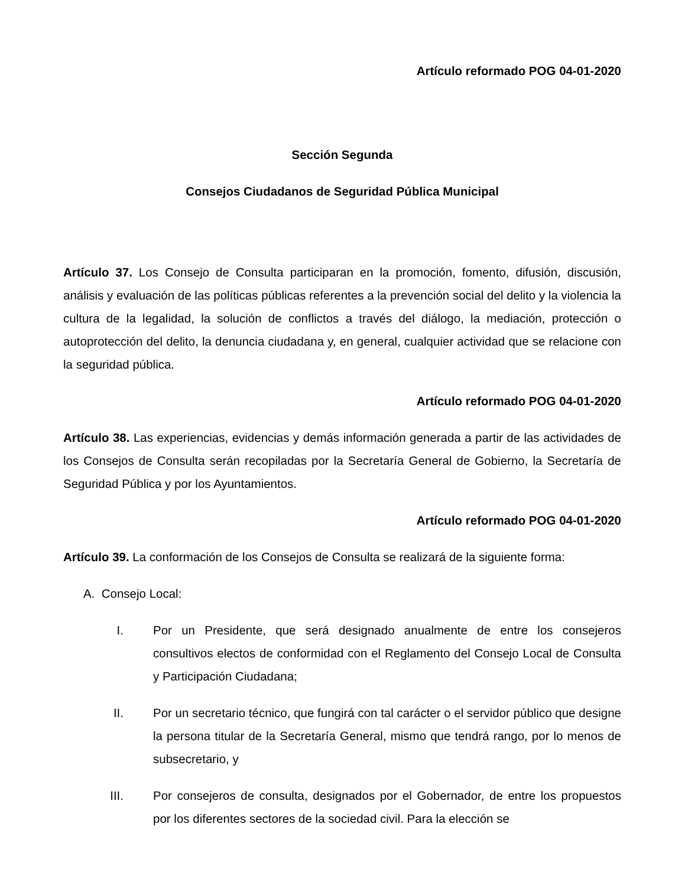Artículo reformado POG 04-01-2020
Sección Segunda
Consejos Ciudadanos de Seguridad Pública Municipal
Artículo 37. Los Consejo de Consulta participaran en la promoción, fomento, difusión, discusión, análisis y evaluación de las políticas públicas referentes a la prevención social del delito y la violencia la cultura de la legalidad, la solución de conflictos a través del diálogo, la mediación, protección o autoprotección del delito, la denuncia ciudadana y, en general, cualquier actividad que se relacione con la seguridad pública.
Artículo reformado POG 04-01-2020
Artículo 38. Las experiencias, evidencias y demás información generada a partir de las actividades de los Consejos de Consulta serán recopiladas por la Secretaría General de Gobierno, la Secretaría de Seguridad Pública y por los Ayuntamientos.
Artículo reformado POG 04-01-2020
Artículo 39. La conformación de los Consejos de Consulta se realizará de la siguiente forma:
A. Consejo Local:
I. Por un Presidente, que será designado anualmente de entre los consejeros consultivos electos de conformidad con el Reglamento del Consejo Local de Consulta y Participación Ciudadana;
II. Por un secretario técnico, que fungirá con tal carácter o el servidor público que designe la persona titular de la Secretaría General, mismo que tendrá rango, por lo menos de subsecretario, y
III. Por consejeros de consulta, designados por el Gobernador, de entre los propuestos por los diferentes sectores de la sociedad civil. Para la elección se